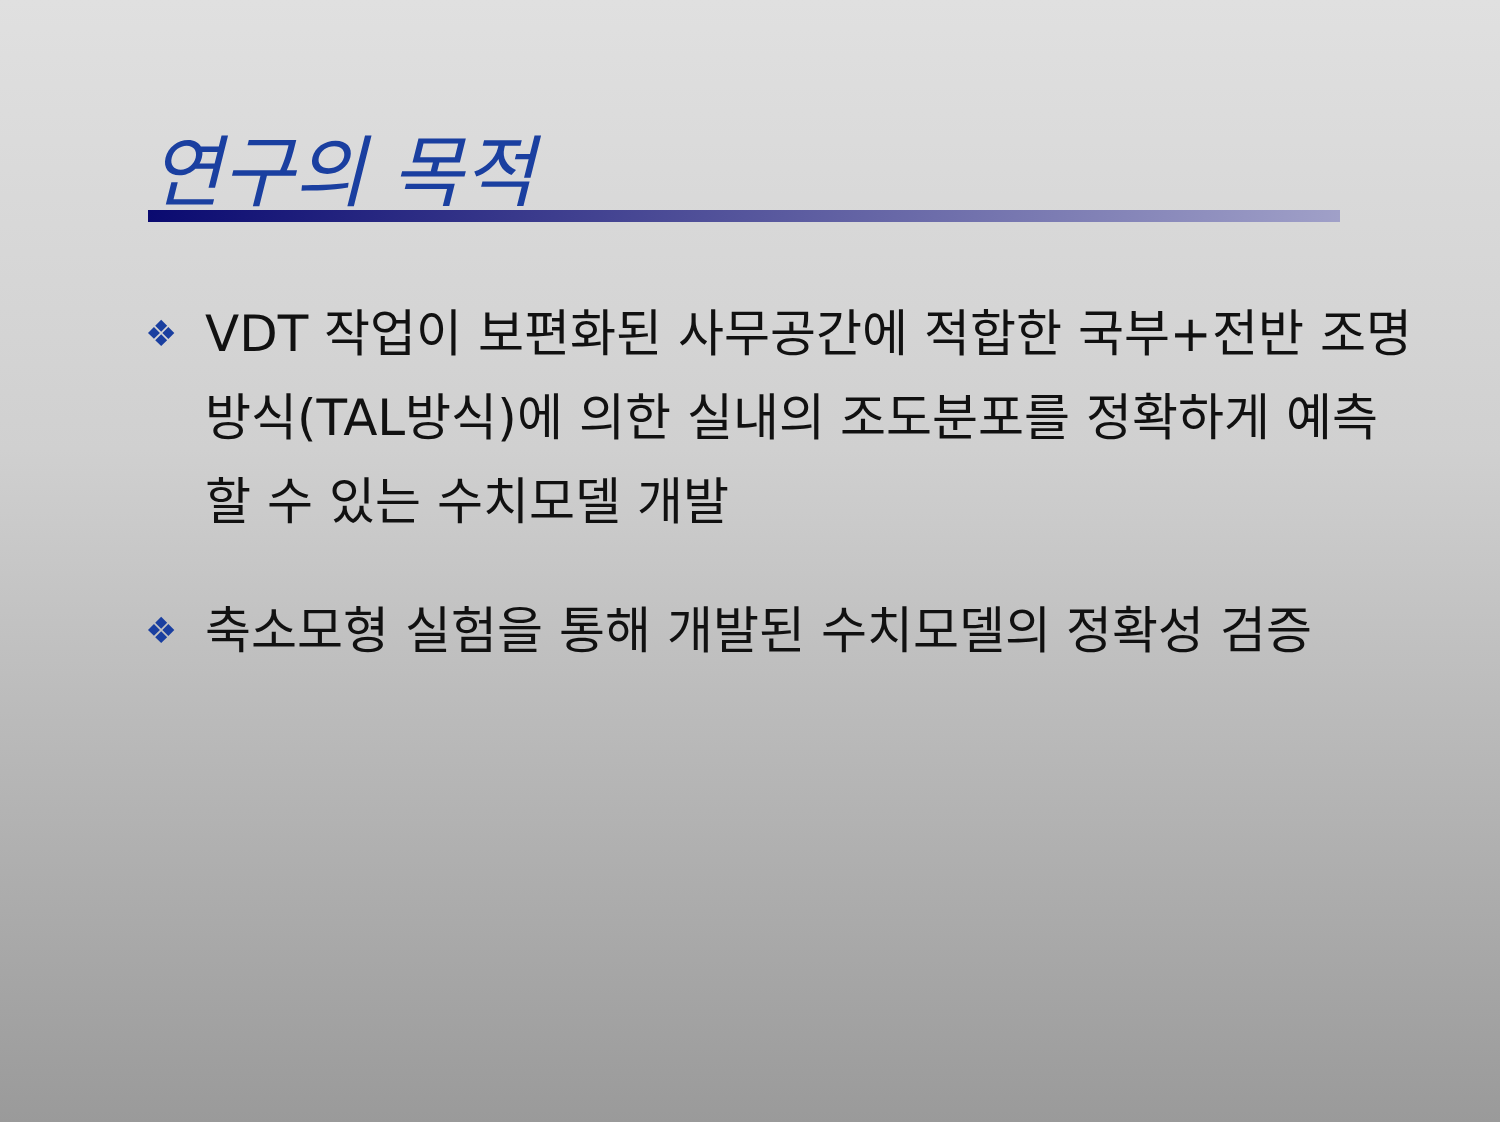연구의 목적
❖ VDT 작업이 보편화된 사무공간에 적합한 국부+전반 조명방식(TAL방식)에 의한 실내의 조도분포를 정확하게 예측할 수 있는 수치모델 개발
❖ 축소모형 실험을 통해 개발된 수치모델의 정확성 검증